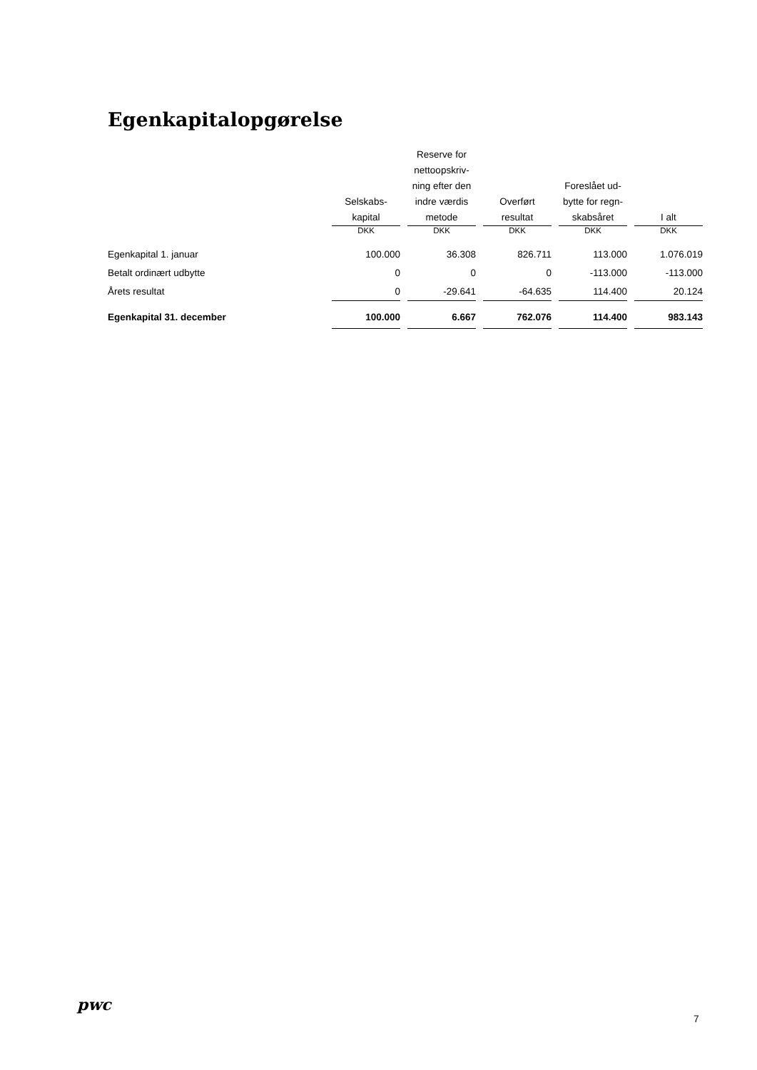Egenkapitalopgørelse
| | Selskabs- kapital | Reserve for nettoopskriv- ning efter den indre værdis metode | Overført resultat | Foreslået ud- bytte for regn- skabsåret | I alt |
| --- | --- | --- | --- | --- | --- |
| | DKK | DKK | DKK | DKK | DKK |
| Egenkapital 1. januar | 100.000 | 36.308 | 826.711 | 113.000 | 1.076.019 |
| Betalt ordinært udbytte | 0 | 0 | 0 | -113.000 | -113.000 |
| Årets resultat | 0 | -29.641 | -64.635 | 114.400 | 20.124 |
| Egenkapital 31. december | 100.000 | 6.667 | 762.076 | 114.400 | 983.143 |
pwc
7